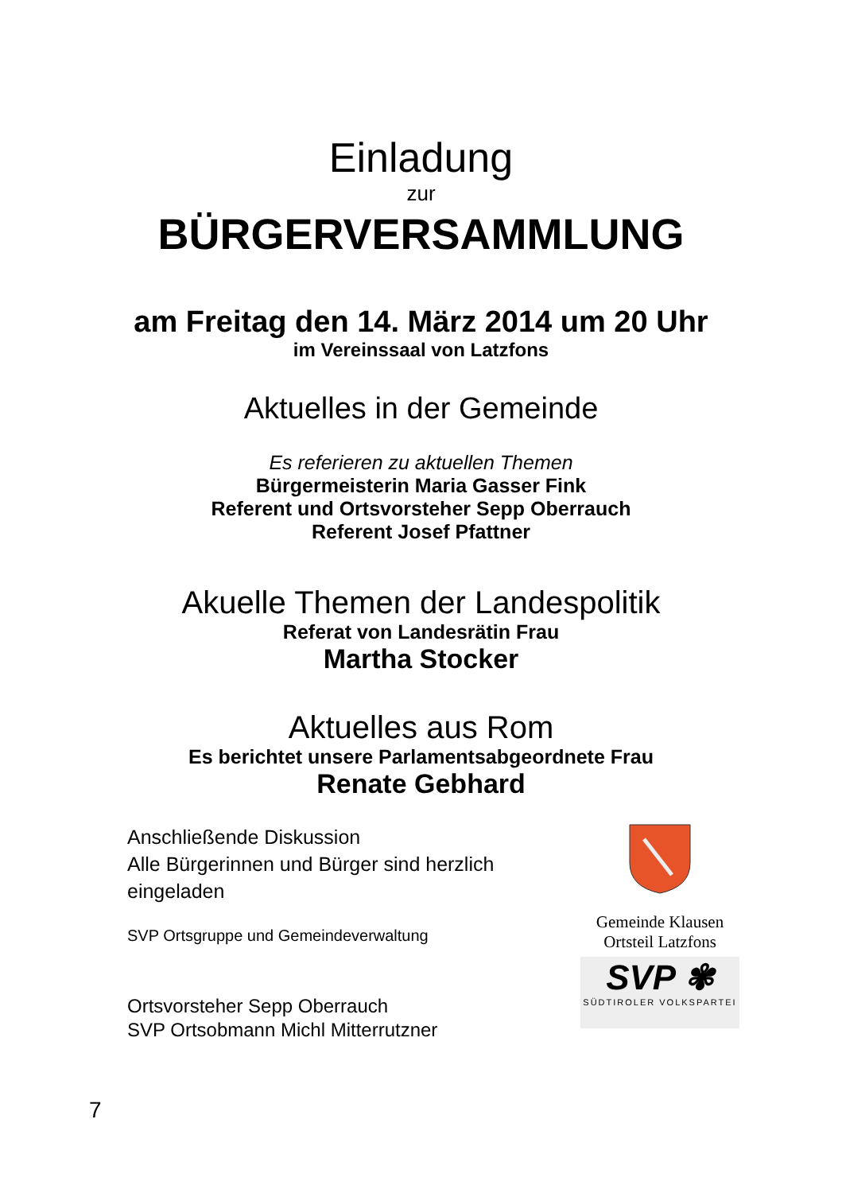Einladung
zur
BÜRGERVERSAMMLUNG
am Freitag den 14. März 2014 um 20 Uhr
im Vereinssaal von Latzfons
Aktuelles in der Gemeinde
Es referieren zu aktuellen Themen
Bürgermeisterin Maria Gasser Fink
Referent und Ortsvorsteher Sepp Oberrauch
Referent Josef Pfattner
Akuelle Themen der Landespolitik
Referat von Landesrätin Frau
Martha Stocker
Aktuelles aus Rom
Es berichtet unsere Parlamentsabgeordnete Frau
Renate Gebhard
Anschließende Diskussion
Alle Bürgerinnen und Bürger sind herzlich eingeladen
SVP Ortsgruppe und Gemeindeverwaltung
Ortsvorsteher Sepp Oberrauch
SVP Ortsobmann Michl Mitterrutzner
Gemeinde Klausen
Ortsteil Latzfons
SVP ✾
SÜDTIROLER VOLKSPARTEI
7